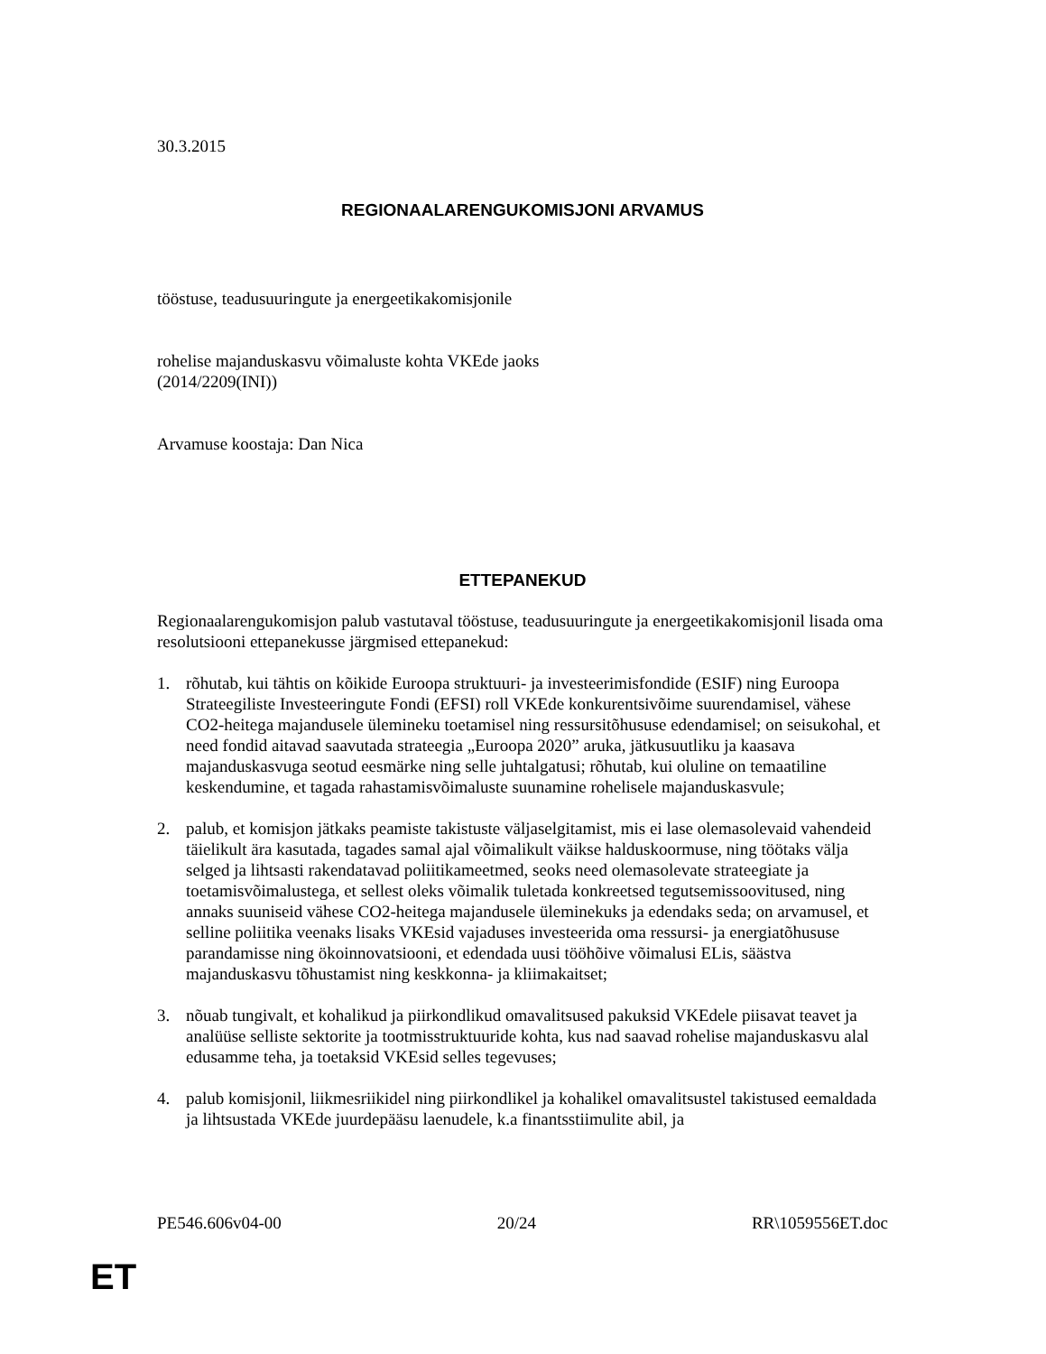30.3.2015
REGIONAALARENGUKOMISJONI ARVAMUS
tööstuse, teadusuuringute ja energeetikakomisjonile
rohelise majanduskasvu võimaluste kohta VKEde jaoks
(2014/2209(INI))
Arvamuse koostaja: Dan Nica
ETTEPANEKUD
Regionaalarengukomisjon palub vastutaval tööstuse, teadusuuringute ja energeetikakomisjonil lisada oma resolutsiooni ettepanekusse järgmised ettepanekud:
1. rõhutab, kui tähtis on kõikide Euroopa struktuuri- ja investeerimisfondide (ESIF) ning Euroopa Strateegiliste Investeeringute Fondi (EFSI) roll VKEde konkurentsivõime suurendamisel, vähese CO2-heitega majandusele ülemineku toetamisel ning ressursitõhususe edendamisel; on seisukohal, et need fondid aitavad saavutada strateegia „Euroopa 2020” aruka, jätkusuutliku ja kaasava majanduskasvuga seotud eesmärke ning selle juhtalgatusi; rõhutab, kui oluline on temaatiline keskendumine, et tagada rahastamisvõimaluste suunamine rohelisele majanduskasvule;
2. palub, et komisjon jätkaks peamiste takistuste väljaselgitamist, mis ei lase olemasolevaid vahendeid täielikult ära kasutada, tagades samal ajal võimalikult väikse halduskoormuse, ning töötaks välja selged ja lihtsasti rakendatavad poliitikameetmed, seoks need olemasolevate strateegiate ja toetamisvõimalustega, et sellest oleks võimalik tuletada konkreetsed tegutsemissoovitused, ning annaks suuniseid vähese CO2-heitega majandusele üleminekuks ja edendaks seda; on arvamusel, et selline poliitika veenaks lisaks VKEsid vajaduses investeerida oma ressursi- ja energiatõhususe parandamisse ning ökoinnovatsiooni, et edendada uusi tööhõive võimalusi ELis, säästva majanduskasvu tõhustamist ning keskkonna- ja kliimakaitset;
3. nõuab tungivalt, et kohalikud ja piirkondlikud omavalitsused pakuksid VKEdele piisavat teavet ja analüüse selliste sektorite ja tootmisstruktuuride kohta, kus nad saavad rohelise majanduskasvu alal edusamme teha, ja toetaksid VKEsid selles tegevuses;
4. palub komisjonil, liikmesriikidel ning piirkondlikel ja kohalikel omavalitsustel takistused eemaldada ja lihtsustada VKEde juurdepääsu laenudele, k.a finantsstiimulite abil, ja
PE546.606v04-00 20/24 RR\1059556ET.doc
ET